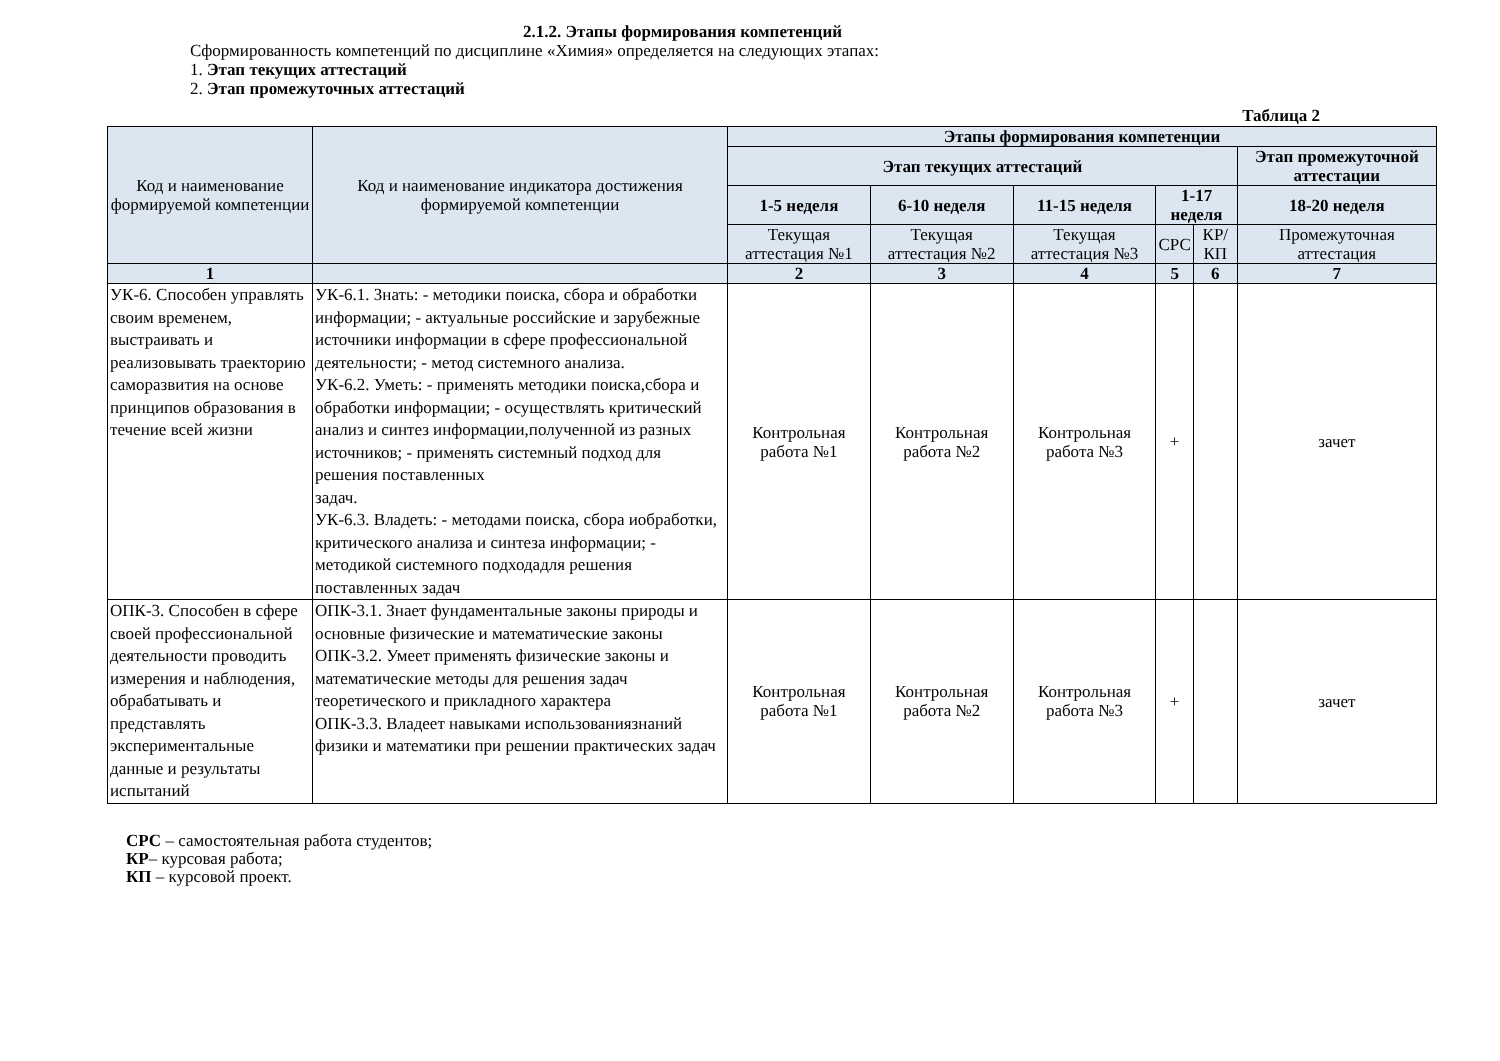2.1.2. Этапы формирования компетенций
Сформированность компетенций по дисциплине «Химия» определяется на следующих этапах:
1. Этап текущих аттестаций
2. Этап промежуточных аттестаций
Таблица 2
| Код и наименование формируемой компетенции | Код и наименование индикатора достижения формируемой компетенции | Этапы формирования компетенции | | | | | |
| --- | --- | --- | --- | --- | --- | --- | --- |
| | | Этап текущих аттестаций | | | | | Этап промежуточной аттестации |
| | | 1-5 неделя | 6-10 неделя | 11-15 неделя | 1-17 неделя | | 18-20 неделя |
| | | Текущая аттестация №1 | Текущая аттестация №2 | Текущая аттестация №3 | СРС | КР/КП | Промежуточная аттестация |
| 1 | | 2 | 3 | 4 | 5 | 6 | 7 |
| УК-6. Способен управлять своим временем, выстраивать и реализовывать траекторию саморазвития на основе принципов образования в течение всей жизни | УК-6.1. Знать: - методики поиска, сбора и обработки информации; - актуальные российские и зарубежные источники информации в сфере профессиональной деятельности; - метод системного анализа. УК-6.2. Уметь: - применять методики поиска,сбора и обработки информации; - осуществлять критический анализ и синтез информации,полученной из разных источников; - применять системный подход для решения поставленных задач. УК-6.3. Владеть: - методами поиска, сбора иобработки, критического анализа и синтеза информации; - методикой системного подходадля решения поставленных задач | Контрольная работа №1 | Контрольная работа №2 | Контрольная работа №3 | + | | зачет |
| ОПК-3. Способен в сфере своей профессиональной деятельности проводить измерения и наблюдения, обрабатывать и представлять экспериментальные данные и результаты испытаний | ОПК-3.1. Знает фундаментальные законы природы и основные физические и математические законы ОПК-3.2. Умеет применять физические законы и математические методы для решения задач теоретического и прикладного характера ОПК-3.3. Владеет навыками использованиязнаний физики и математики при решении практических задач | Контрольная работа №1 | Контрольная работа №2 | Контрольная работа №3 | + | | зачет |
СРС – самостоятельная работа студентов;
КР– курсовая работа;
КП – курсовой проект.